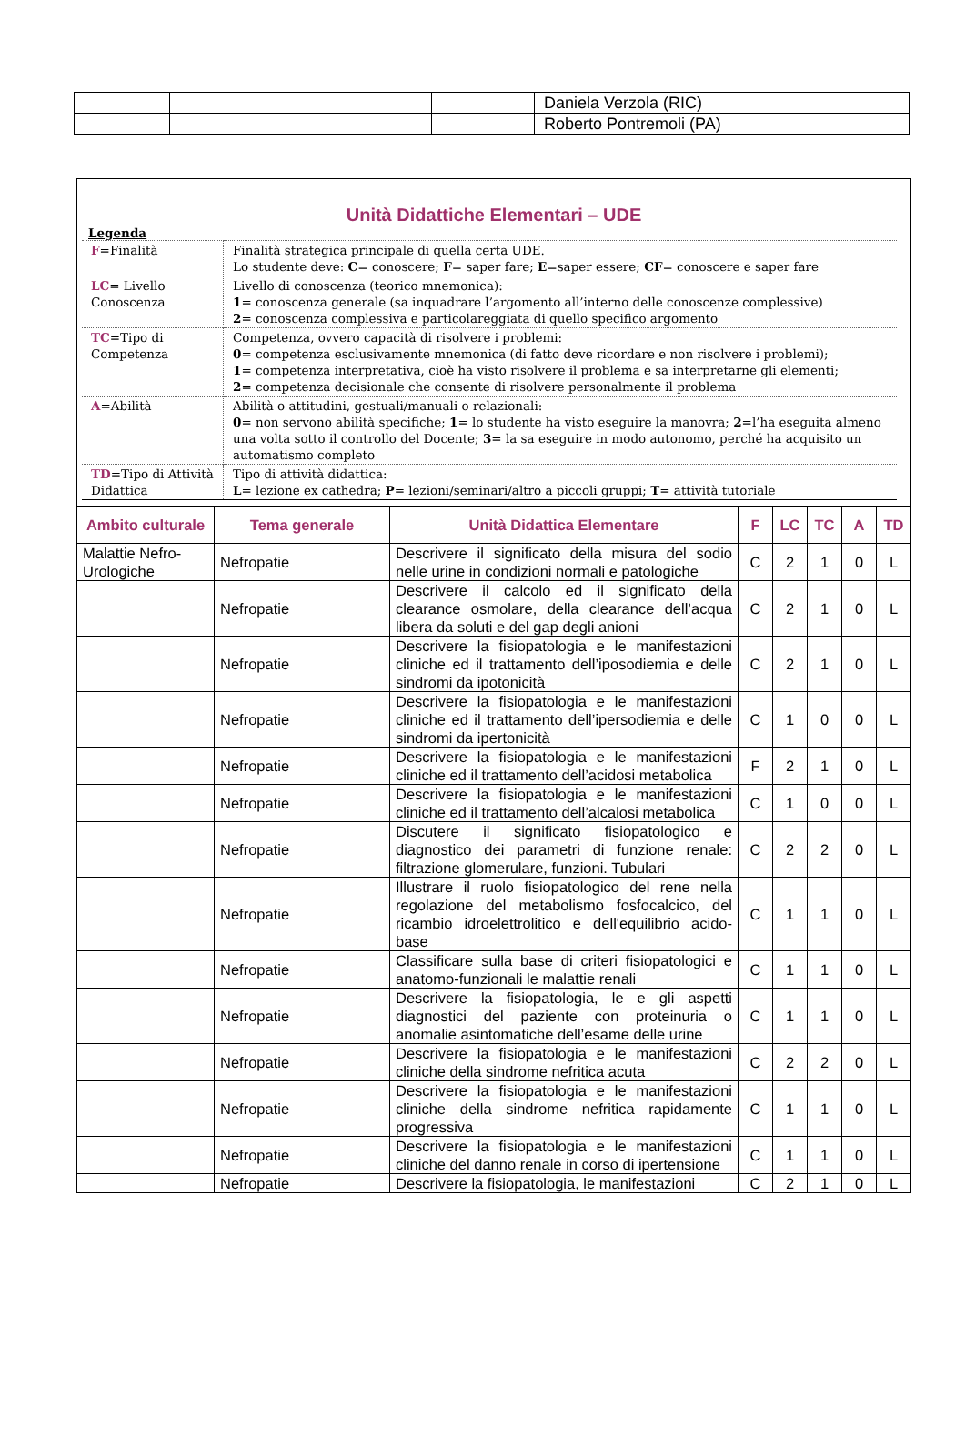| | | | Daniela Verzola (RIC) |
| | | | Roberto Pontremoli (PA) |
Unità Didattiche Elementari – UDE
Legenda
| F =Finalità | Finalità strategica principale di quella certa UDE. Lo studente deve: C = conoscere; F = saper fare; E =saper essere; CF = conoscere e saper fare |
| LC = Livello Conoscenza | Livello di conoscenza (teorico mnemonica): 1 = conoscenza generale (sa inquadrare l’argomento all’interno delle conoscenze complessive) 2 = conoscenza complessiva e particolareggiata di quello specifico argomento |
| TC =Tipo di Competenza | Competenza, ovvero capacità di risolvere i problemi: 0 = competenza esclusivamente mnemonica (di fatto deve ricordare e non risolvere i problemi); 1 = competenza interpretativa, cioè ha visto risolvere il problema e sa interpretarne gli elementi; 2 = competenza decisionale che consente di risolvere personalmente il problema |
| A =Abilità | Abilità o attitudini, gestuali/manuali o relazionali: 0 = non servono abilità specifiche; 1 = lo studente ha visto eseguire la manovra; 2 =l’ha eseguita almeno una volta sotto il controllo del Docente; 3 = la sa eseguire in modo autonomo, perché ha acquisito un automatismo completo |
| TD =Tipo di Attività Didattica | Tipo di attività didattica: L = lezione ex cathedra; P = lezioni/seminari/altro a piccoli gruppi; T = attività tutoriale |
| Ambito culturale | Tema generale | Unità Didattica Elementare | F | LC | TC | A | TD |
| --- | --- | --- | --- | --- | --- | --- | --- |
| Malattie Nefro-Urologiche | Nefropatie | Descrivere il significato della misura del sodio nelle urine in condizioni normali e patologiche | C | 2 | 1 | 0 | L |
| | Nefropatie | Descrivere il calcolo ed il significato della clearance osmolare, della clearance dell’acqua libera da soluti e del gap degli anioni | C | 2 | 1 | 0 | L |
| | Nefropatie | Descrivere la fisiopatologia e le manifestazioni cliniche ed il trattamento dell’iposodiemia e delle sindromi da ipotonicità | C | 2 | 1 | 0 | L |
| | Nefropatie | Descrivere la fisiopatologia e le manifestazioni cliniche ed il trattamento dell’ipersodiemia e delle sindromi da ipertonicità | C | 1 | 0 | 0 | L |
| | Nefropatie | Descrivere la fisiopatologia e le manifestazioni cliniche ed il trattamento dell’acidosi metabolica | F | 2 | 1 | 0 | L |
| | Nefropatie | Descrivere la fisiopatologia e le manifestazioni cliniche ed il trattamento dell’alcalosi metabolica | C | 1 | 0 | 0 | L |
| | Nefropatie | Discutere il significato fisiopatologico e diagnostico dei parametri di funzione renale: filtrazione glomerulare, funzioni. Tubulari | C | 2 | 2 | 0 | L |
| | Nefropatie | Illustrare il ruolo fisiopatologico del rene nella regolazione del metabolismo fosfocalcico, del ricambio idroelettrolitico e dell'equilibrio acido-base | C | 1 | 1 | 0 | L |
| | Nefropatie | Classificare sulla base di criteri fisiopatologici e anatomo-funzionali le malattie renali | C | 1 | 1 | 0 | L |
| | Nefropatie | Descrivere la fisiopatologia, le e gli aspetti diagnostici del paziente con proteinuria o anomalie asintomatiche dell’esame delle urine | C | 1 | 1 | 0 | L |
| | Nefropatie | Descrivere la fisiopatologia e le manifestazioni cliniche della sindrome nefritica acuta | C | 2 | 2 | 0 | L |
| | Nefropatie | Descrivere la fisiopatologia e le manifestazioni cliniche della sindrome nefritica rapidamente progressiva | C | 1 | 1 | 0 | L |
| | Nefropatie | Descrivere la fisiopatologia e le manifestazioni cliniche del danno renale in corso di ipertensione | C | 1 | 1 | 0 | L |
| | Nefropatie | Descrivere la fisiopatologia, le manifestazioni | C | 2 | 1 | 0 | L |